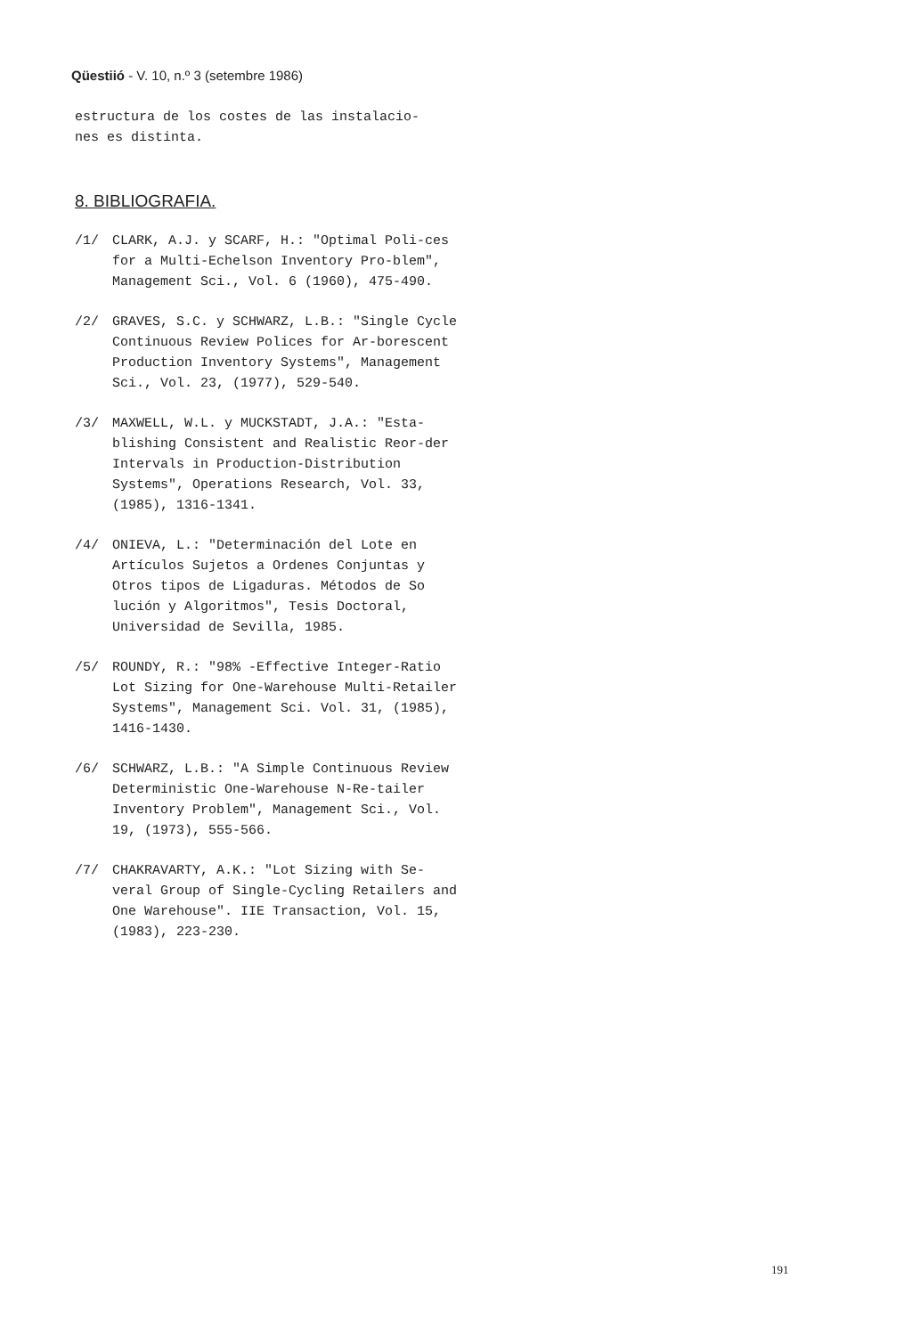Qüestiió - V. 10, n.º 3 (setembre 1986)
estructura de los costes de las instalacio-
nes es distinta.
8. BIBLIOGRAFIA.
/1/ CLARK, A.J. y SCARF, H.: "Optimal Poli-ces for a Multi-Echelson Inventory Pro-blem", Management Sci., Vol. 6 (1960), 475-490.
/2/ GRAVES, S.C. y SCHWARZ, L.B.: "Single Cycle Continuous Review Polices for Ar-borescent Production Inventory Systems", Management Sci., Vol. 23, (1977), 529-540.
/3/ MAXWELL, W.L. y MUCKSTADT, J.A.: "Esta-blishing Consistent and Realistic Reor-der Intervals in Production-Distribution Systems", Operations Research, Vol. 33, (1985), 1316-1341.
/4/ ONIEVA, L.: "Determinación del Lote en Artículos Sujetos a Ordenes Conjuntas y Otros tipos de Ligaduras. Métodos de So lución y Algoritmos", Tesis Doctoral, Universidad de Sevilla, 1985.
/5/ ROUNDY, R.: "98% -Effective Integer-Ratio Lot Sizing for One-Warehouse Multi-Retailer Systems", Management Sci. Vol. 31, (1985), 1416-1430.
/6/ SCHWARZ, L.B.: "A Simple Continuous Review Deterministic One-Warehouse N-Re-tailer Inventory Problem", Management Sci., Vol. 19, (1973), 555-566.
/7/ CHAKRAVARTY, A.K.: "Lot Sizing with Se-veral Group of Single-Cycling Retailers and One Warehouse". IIE Transaction, Vol. 15, (1983), 223-230.
191